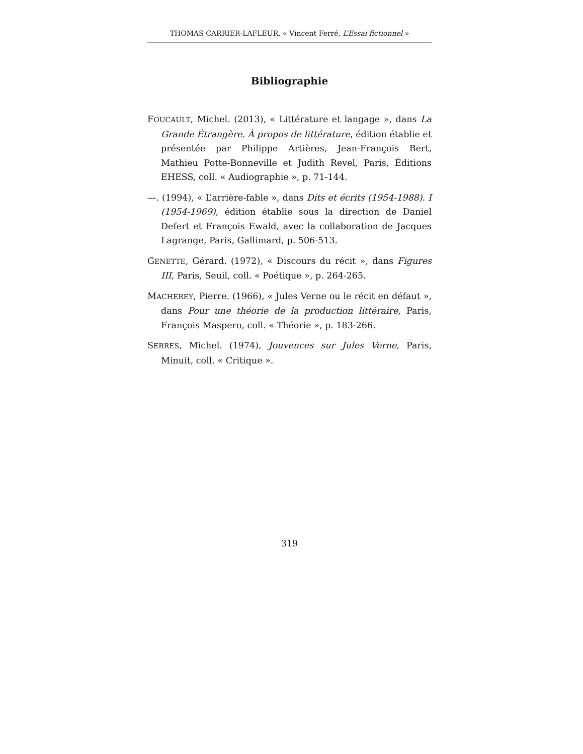THOMAS CARRIER-LAFLEUR, « Vincent Ferré, L’Essai fictionnel »
Bibliographie
FOUCAULT, Michel. (2013), « Littérature et langage », dans La Grande Étrangère. À propos de littérature, édition établie et présentée par Philippe Artières, Jean-François Bert, Mathieu Potte-Bonneville et Judith Revel, Paris, Éditions EHESS, coll. « Audiographie », p. 71-144.
—. (1994), « L’arrière-fable », dans Dits et écrits (1954-1988). I (1954-1969), édition établie sous la direction de Daniel Defert et François Ewald, avec la collaboration de Jacques Lagrange, Paris, Gallimard, p. 506-513.
GENETTE, Gérard. (1972), « Discours du récit », dans Figures III, Paris, Seuil, coll. « Poétique », p. 264-265.
MACHEREY, Pierre. (1966), « Jules Verne ou le récit en défaut », dans Pour une théorie de la production littéraire, Paris, François Maspero, coll. « Théorie », p. 183-266.
SERRES, Michel. (1974), Jouvences sur Jules Verne, Paris, Minuit, coll. « Critique ».
319